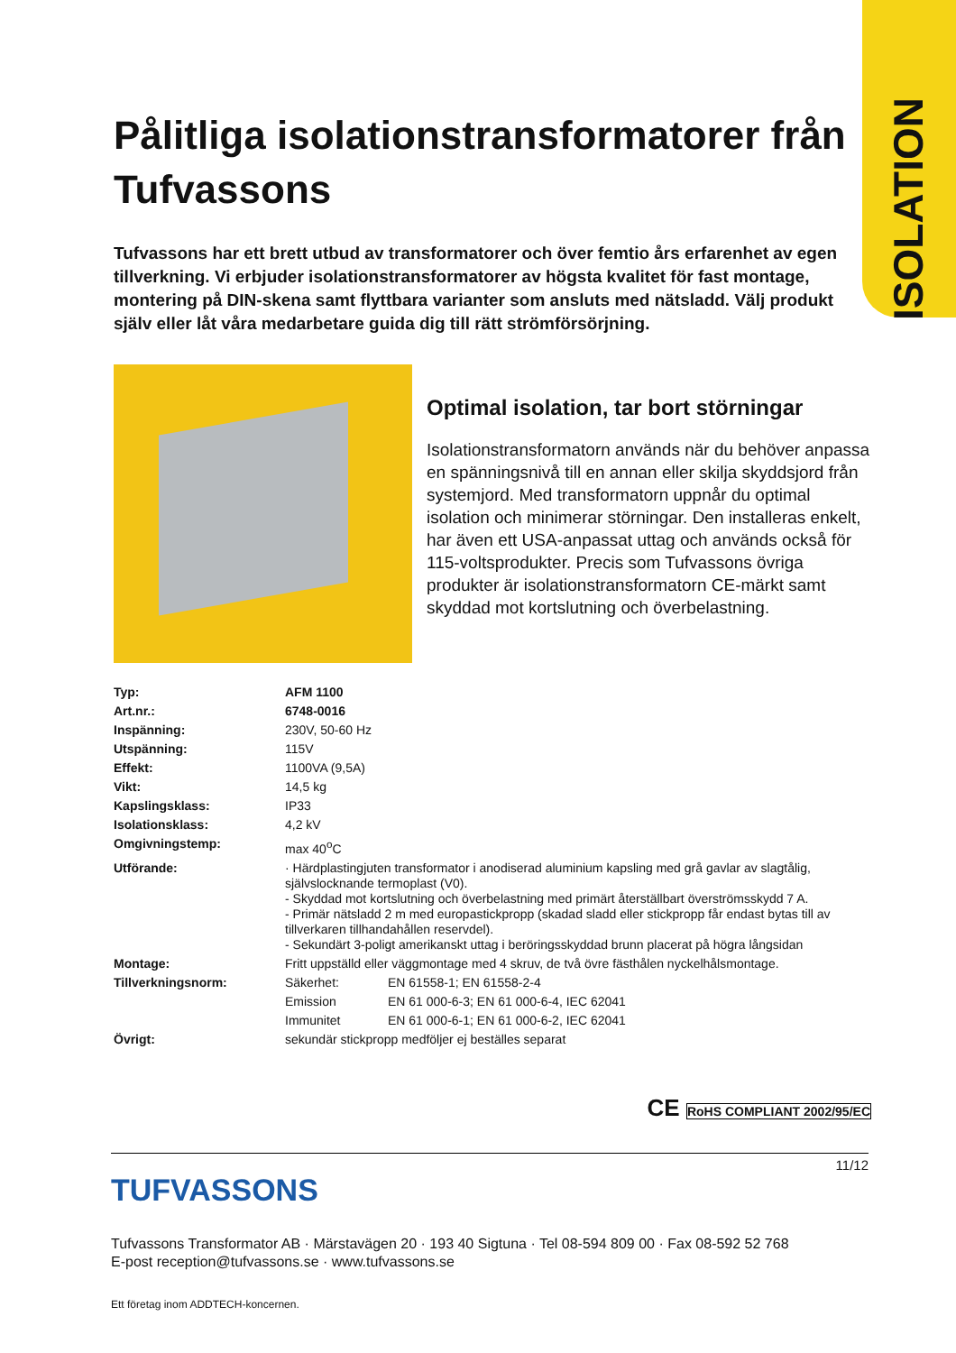ISOLATION
Pålitliga isolationstransformatorer från Tufvassons
Tufvassons har ett brett utbud av transformatorer och över femtio års erfarenhet av egen tillverkning. Vi erbjuder isolationstransformatorer av högsta kvalitet för fast montage, montering på DIN-skena samt flyttbara varianter som ansluts med nätsladd. Välj produkt själv eller låt våra medarbetare guida dig till rätt strömförsörjning.
Optimal isolation, tar bort störningar
Isolationstransformatorn används när du behöver anpassa en spänningsnivå till en annan eller skilja skyddsjord från systemjord. Med transformatorn uppnår du optimal isolation och minimerar störningar. Den installeras enkelt, har även ett USA-anpassat uttag och används också för 115-voltsprodukter. Precis som Tufvassons övriga produkter är isolationstransformatorn CE-märkt samt skyddad mot kortslutning och överbelastning.
| Typ: | AFM 1100 | |
| Art.nr.: | 6748-0016 | |
| Inspänning: | 230V, 50-60 Hz | |
| Utspänning: | 115V | |
| Effekt: | 1100VA (9,5A) | |
| Vikt: | 14,5 kg | |
| Kapslingsklass: | IP33 | |
| Isolationsklass: | 4,2 kV | |
| Omgivningstemp: | max 40<sup>o</sup>C | |
| Utförande: | · Härdplastingjuten transformator i anodiserad aluminium kapsling med grå gavlar av slagtålig, självslocknande termoplast (V0). - Skyddad mot kortslutning och överbelastning med primärt återställbart överströmsskydd 7 A. - Primär nätsladd 2 m med europastickpropp (skadad sladd eller stickpropp får endast bytas till av tillverkaren tillhandahållen reservdel). - Sekundärt 3-poligt amerikanskt uttag i beröringsskyddad brunn placerat på högra långsidan | |
| Montage: | Fritt uppställd eller väggmontage med 4 skruv, de två övre fästhålen nyckelhålsmontage. | |
| Tillverkningsnorm: | Säkerhet: | EN 61558-1; EN 61558-2-4 |
| | Emission | EN 61 000-6-3; EN 61 000-6-4, IEC 62041 |
| | Immunitet | EN 61 000-6-1; EN 61 000-6-2, IEC 62041 |
| Övrigt: | sekundär stickpropp medföljer ej beställes separat | |
CE RoHS COMPLIANT 2002/95/EC
11/12
TUFVASSONS
Tufvassons Transformator AB · Märstavägen 20 · 193 40 Sigtuna · Tel 08-594 809 00 · Fax 08-592 52 768
E-post reception@tufvassons.se · www.tufvassons.se
Ett företag inom ADDTECH-koncernen.